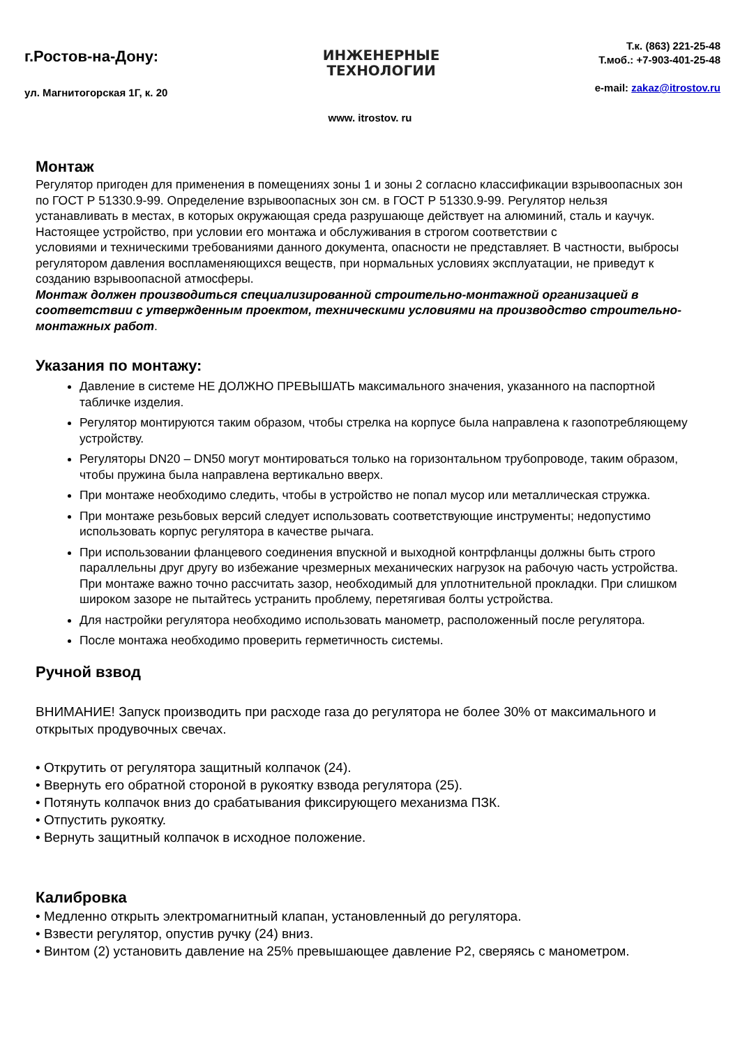г.Ростов-на-Дону:
ул. Магнитогорская 1Г, к. 20
ИНЖЕНЕРНЫЕ
ТЕХНОЛОГИИ
Т.к. (863) 221-25-48
Т.моб.: +7-903-401-25-48
e-mail: zakaz@itrostov.ru
www. itrostov. ru
Монтаж
Регулятор пригоден для применения в помещениях зоны 1 и зоны 2 согласно классификации взрывоопасных зон по ГОСТ Р 51330.9-99. Определение взрывоопасных зон см. в ГОСТ Р 51330.9-99. Регулятор нельзя устанавливать в местах, в которых окружающая среда разрушающе действует на алюминий, сталь и каучук. Настоящее устройство, при условии его монтажа и обслуживания в строгом соответствии с
условиями и техническими требованиями данного документа, опасности не представляет. В частности, выбросы регулятором давления воспламеняющихся веществ, при нормальных условиях эксплуатации, не приведут к созданию взрывоопасной атмосферы.
Монтаж должен производиться специализированной строительно-монтажной организацией в соответствии с утвержденным проектом, техническими условиями на производство строительно-монтажных работ.
Указания по монтажу:
Давление в системе НЕ ДОЛЖНО ПРЕВЫШАТЬ максимального значения, указанного на паспортной табличке изделия.
Регулятор монтируются таким образом, чтобы стрелка на корпусе была направлена к газопотребляющему устройству.
Регуляторы DN20 – DN50 могут монтироваться только на горизонтальном трубопроводе, таким образом, чтобы пружина была направлена вертикально вверх.
При монтаже необходимо следить, чтобы в устройство не попал мусор или металлическая стружка.
При монтаже резьбовых версий следует использовать соответствующие инструменты; недопустимо использовать корпус регулятора в качестве рычага.
При использовании фланцевого соединения впускной и выходной контрфланцы должны быть строго параллельны друг другу во избежание чрезмерных механических нагрузок на рабочую часть устройства. При монтаже важно точно рассчитать зазор, необходимый для уплотнительной прокладки. При слишком широком зазоре не пытайтесь устранить проблему, перетягивая болты устройства.
Для настройки регулятора необходимо использовать манометр, расположенный после регулятора.
После монтажа необходимо проверить герметичность системы.
Ручной взвод
ВНИМАНИЕ! Запуск производить при расходе газа до регулятора не более 30% от максимального и открытых продувочных свечах.
• Открутить от регулятора защитный колпачок (24).
• Ввернуть его обратной стороной в рукоятку взвода регулятора (25).
• Потянуть колпачок вниз до срабатывания фиксирующего механизма ПЗК.
• Отпустить рукоятку.
• Вернуть защитный колпачок в исходное положение.
Калибровка
• Медленно открыть электромагнитный клапан, установленный до регулятора.
• Взвести регулятор, опустив ручку (24) вниз.
• Винтом (2) установить давление на 25% превышающее давление Р2, сверяясь с манометром.